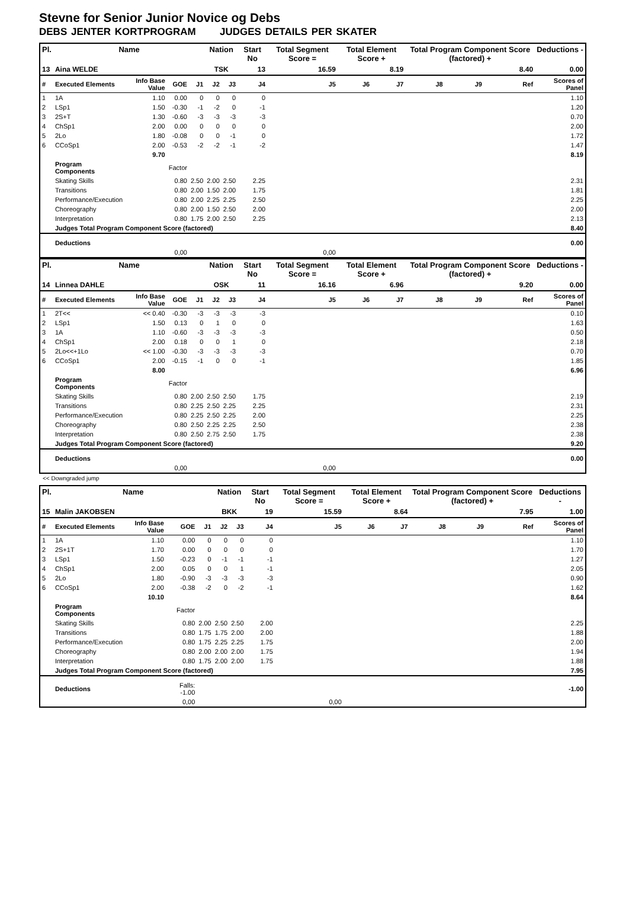Stevne for Senior Junior Novice og Debs
DEBS JENTER KORTPROGRAM JUDGES DETAILS PER SKATER
| Pl. | Name | | | | Nation | | Start No | Total Segment Score = | Total Element Score + | | Total Program Component Score (factored) + | | | Deductions - |
| --- | --- | --- | --- | --- | --- | --- | --- | --- | --- | --- | --- | --- | --- | --- |
| 13 | Aina WELDE | | | | TSK | | 13 | 16.59 | 8.19 | | 8.40 | | | 0.00 |
| # | Executed Elements | Info Base Value | GOE | J1 | J2 | J3 | J4 | J5 | J6 | J7 | J8 | J9 | Ref | Scores of Panel |
| 1 | 1A | 1.10 | 0.00 | 0 | 0 | 0 | 0 | | | | | | | 1.10 |
| 2 | LSp1 | 1.50 | -0.30 | -1 | -2 | 0 | -1 | | | | | | | 1.20 |
| 3 | 2S+T | 1.30 | -0.60 | -3 | -3 | -3 | -3 | | | | | | | 0.70 |
| 4 | ChSp1 | 2.00 | 0.00 | 0 | 0 | 0 | 0 | | | | | | | 2.00 |
| 5 | 2Lo | 1.80 | -0.08 | 0 | 0 | -1 | 0 | | | | | | | 1.72 |
| 6 | CCoSp1 | 2.00 | -0.53 | -2 | -2 | -1 | -2 | | | | | | | 1.47 |
| | | 9.70 | | | | | | | | | | | | 8.19 |
| | Program Components | | Factor | | | | | | | | | | | |
| | Skating Skills | | 0.80 | 2.50 | 2.00 | 2.50 | 2.25 | | | | | | | 2.31 |
| | Transitions | | 0.80 | 2.00 | 1.50 | 2.00 | 1.75 | | | | | | | 1.81 |
| | Performance/Execution | | 0.80 | 2.00 | 2.25 | 2.25 | 2.50 | | | | | | | 2.25 |
| | Choreography | | 0.80 | 2.00 | 1.50 | 2.50 | 2.00 | | | | | | | 2.00 |
| | Interpretation | | 0.80 | 1.75 | 2.00 | 2.50 | 2.25 | | | | | | | 2.13 |
| | Judges Total Program Component Score (factored) | | | | | | | | | | | | | 8.40 |
| | Deductions | | | | | | | | | | | | | 0.00 |
| | | | 0,00 | | | | | 0,00 | | | | | | |
| Pl. | Name | | | | Nation | | Start No | Total Segment Score = | Total Element Score + | | Total Program Component Score (factored) + | | | Deductions - |
| --- | --- | --- | --- | --- | --- | --- | --- | --- | --- | --- | --- | --- | --- | --- |
| 14 | Linnea DAHLE | | | | OSK | | 11 | 16.16 | 6.96 | | 9.20 | | | 0.00 |
| # | Executed Elements | Info Base Value | GOE | J1 | J2 | J3 | J4 | J5 | J6 | J7 | J8 | J9 | Ref | Scores of Panel |
| 1 | 2T<< | << 0.40 | -0.30 | -3 | -3 | -3 | -3 | | | | | | | 0.10 |
| 2 | LSp1 | 1.50 | 0.13 | 0 | 1 | 0 | 0 | | | | | | | 1.63 |
| 3 | 1A | 1.10 | -0.60 | -3 | -3 | -3 | -3 | | | | | | | 0.50 |
| 4 | ChSp1 | 2.00 | 0.18 | 0 | 0 | 1 | 0 | | | | | | | 2.18 |
| 5 | 2Lo<<+1Lo | << 1.00 | -0.30 | -3 | -3 | -3 | -3 | | | | | | | 0.70 |
| 6 | CCoSp1 | 2.00 | -0.15 | -1 | 0 | 0 | -1 | | | | | | | 1.85 |
| | | 8.00 | | | | | | | | | | | | 6.96 |
| | Program Components | | Factor | | | | | | | | | | | |
| | Skating Skills | | 0.80 | 2.00 | 2.50 | 2.50 | 1.75 | | | | | | | 2.19 |
| | Transitions | | 0.80 | 2.25 | 2.50 | 2.25 | 2.25 | | | | | | | 2.31 |
| | Performance/Execution | | 0.80 | 2.25 | 2.50 | 2.25 | 2.00 | | | | | | | 2.25 |
| | Choreography | | 0.80 | 2.50 | 2.25 | 2.25 | 2.50 | | | | | | | 2.38 |
| | Interpretation | | 0.80 | 2.50 | 2.75 | 2.50 | 1.75 | | | | | | | 2.38 |
| | Judges Total Program Component Score (factored) | | | | | | | | | | | | | 9.20 |
| | Deductions | | | | | | | | | | | | | 0.00 |
| | | | 0,00 | | | | | 0,00 | | | | | | |
<< Downgraded jump
| Pl. | Name | | | | Nation | | Start No | Total Segment Score = | Total Element Score + | | Total Program Component Score (factored) + | | | Deductions - |
| --- | --- | --- | --- | --- | --- | --- | --- | --- | --- | --- | --- | --- | --- | --- |
| 15 | Malin JAKOBSEN | | | | BKK | | 19 | 15.59 | 8.64 | | 7.95 | | | 1.00 |
| # | Executed Elements | Info Base Value | GOE | J1 | J2 | J3 | J4 | J5 | J6 | J7 | J8 | J9 | Ref | Scores of Panel |
| 1 | 1A | 1.10 | 0.00 | 0 | 0 | 0 | 0 | | | | | | | 1.10 |
| 2 | 2S+1T | 1.70 | 0.00 | 0 | 0 | 0 | 0 | | | | | | | 1.70 |
| 3 | LSp1 | 1.50 | -0.23 | 0 | -1 | -1 | -1 | | | | | | | 1.27 |
| 4 | ChSp1 | 2.00 | 0.05 | 0 | 0 | 1 | -1 | | | | | | | 2.05 |
| 5 | 2Lo | 1.80 | -0.90 | -3 | -3 | -3 | -3 | | | | | | | 0.90 |
| 6 | CCoSp1 | 2.00 | -0.38 | -2 | 0 | -2 | -1 | | | | | | | 1.62 |
| | | 10.10 | | | | | | | | | | | | 8.64 |
| | Program Components | | Factor | | | | | | | | | | | |
| | Skating Skills | | 0.80 | 2.00 | 2.50 | 2.50 | 2.00 | | | | | | | 2.25 |
| | Transitions | | 0.80 | 1.75 | 1.75 | 2.00 | 2.00 | | | | | | | 1.88 |
| | Performance/Execution | | 0.80 | 1.75 | 2.25 | 2.25 | 1.75 | | | | | | | 2.00 |
| | Choreography | | 0.80 | 2.00 | 2.00 | 2.00 | 1.75 | | | | | | | 1.94 |
| | Interpretation | | 0.80 | 1.75 | 2.00 | 2.00 | 1.75 | | | | | | | 1.88 |
| | Judges Total Program Component Score (factored) | | | | | | | | | | | | | 7.95 |
| | Deductions | | Falls: -1.00 | | | | | | | | | | | -1.00 |
| | | | 0,00 | | | | | 0,00 | | | | | | |